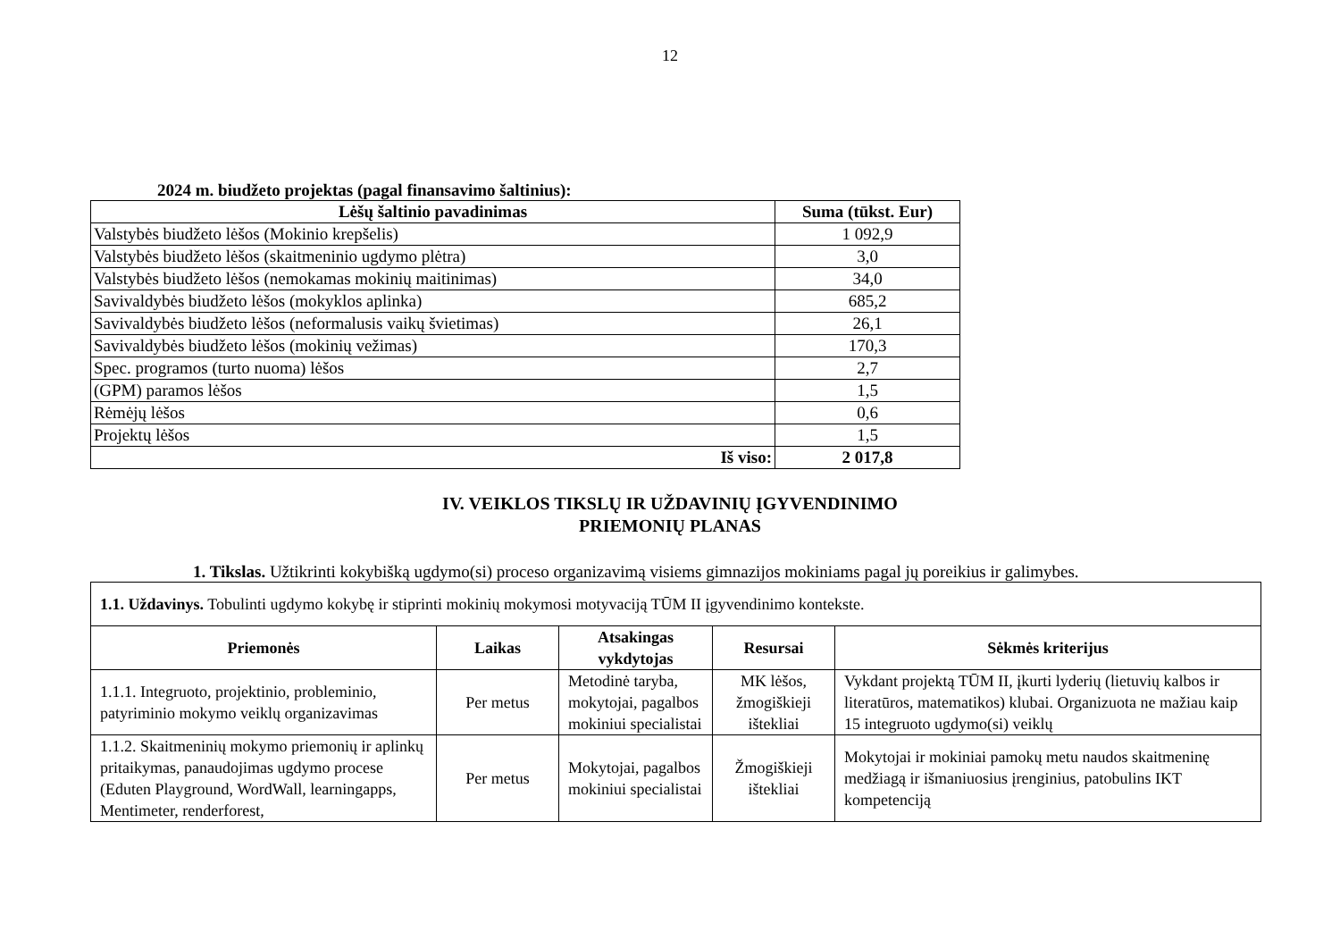12
2024 m. biudžeto projektas (pagal finansavimo šaltinius):
| Lėšų šaltinio pavadinimas | Suma (tūkst. Eur) |
| --- | --- |
| Valstybės biudžeto lėšos (Mokinio krepšelis) | 1 092,9 |
| Valstybės biudžeto lėšos (skaitmeninio ugdymo plėtra) | 3,0 |
| Valstybės biudžeto lėšos (nemokamas mokinių maitinimas) | 34,0 |
| Savivaldybės biudžeto lėšos (mokyklos aplinka) | 685,2 |
| Savivaldybės biudžeto lėšos (neformalusis vaikų švietimas) | 26,1 |
| Savivaldybės biudžeto lėšos (mokinių vežimas) | 170,3 |
| Spec. programos (turto nuoma) lėšos | 2,7 |
| (GPM) paramos lėšos | 1,5 |
| Rėmėjų lėšos | 0,6 |
| Projektų lėšos | 1,5 |
| Iš viso: | 2 017,8 |
IV. VEIKLOS TIKSLŲ IR UŽDAVINIŲ ĮGYVENDINIMO
PRIEMONIŲ PLANAS
1. Tikslas. Užtikrinti kokybišką ugdymo(si) proceso organizavimą visiems gimnazijos mokiniams pagal jų poreikius ir galimybes.
| 1.1. Uždavinys. Tobulinti ugdymo kokybę ir stiprinti mokinių mokymosi motyvaciją TŪM II įgyvendinimo kontekste. | | | | |
| Priemonės | Laikas | Atsakingas vykdytojas | Resursai | Sėkmės kriterijus |
| 1.1.1. Integruoto, projektinio, probleminio, patyriminio mokymo veiklų organizavimas | Per metus | Metodinė taryba, mokytojai, pagalbos mokiniui specialistai | MK lėšos, žmogiškieji ištekliai | Vykdant projektą TŪM II, įkurti lyderių (lietuvių kalbos ir literatūros, matematikos) klubai. Organizuota ne mažiau kaip 15 integruoto ugdymo(si) veiklų |
| 1.1.2. Skaitmeninių mokymo priemonių ir aplinkų pritaikymas, panaudojimas ugdymo procese (Eduten Playground, WordWall, learningapps, Mentimeter, renderforest, | Per metus | Mokytojai, pagalbos mokiniui specialistai | Žmogiškieji ištekliai | Mokytojai ir mokiniai pamokų metu naudos skaitmeninę medžiagą ir išmaniuosius įrenginius, patobulins IKT kompetenciją |